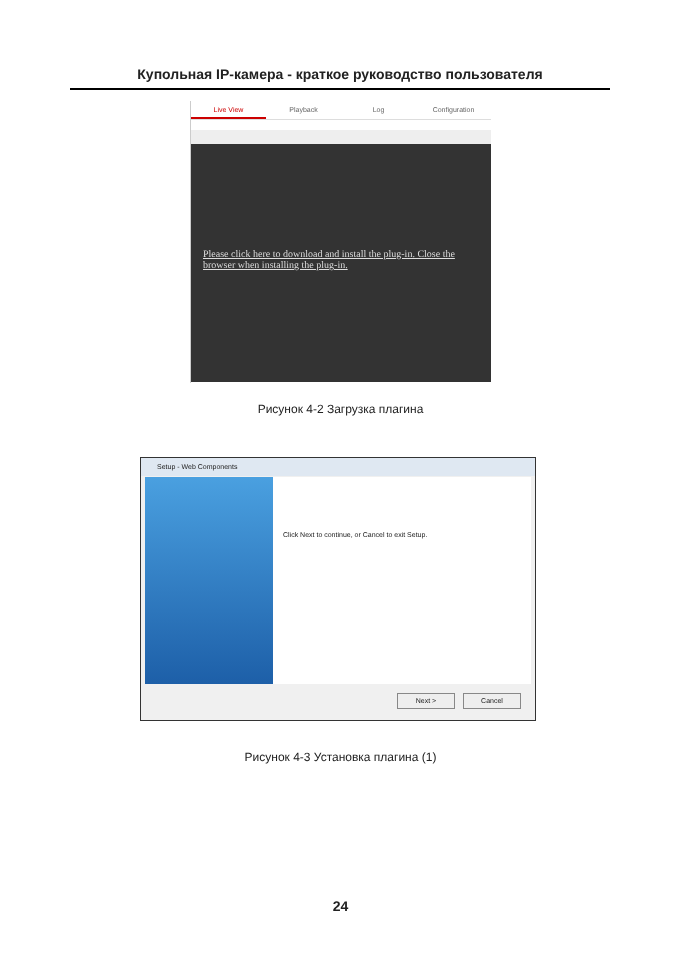Купольная IP-камера - краткое руководство пользователя
Live View Playback Log Configuration
Please click here to download and install the plug-in. Close the browser when installing the plug-in.
Рисунок 4-2 Загрузка плагина
Setup - Web Components
Click Next to continue, or Cancel to exit Setup.
Next > Cancel
Рисунок 4-3 Установка плагина (1)
24